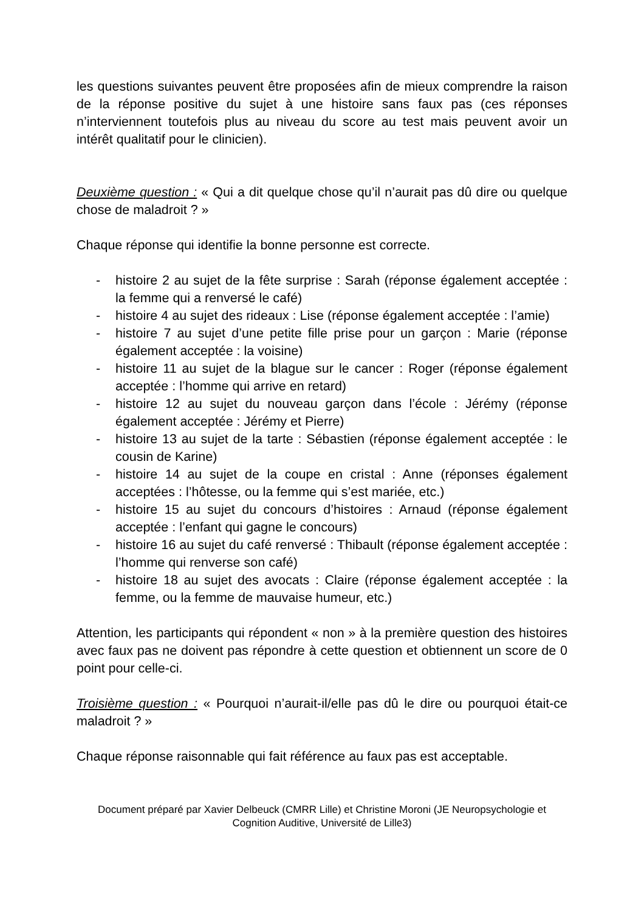les questions suivantes peuvent être proposées afin de mieux comprendre la raison de la réponse positive du sujet à une histoire sans faux pas (ces réponses n’interviennent toutefois plus au niveau du score au test mais peuvent avoir un intérêt qualitatif pour le clinicien).
Deuxième question : « Qui a dit quelque chose qu’il n’aurait pas dû dire ou quelque chose de maladroit ? »
Chaque réponse qui identifie la bonne personne est correcte.
- histoire 2 au sujet de la fête surprise : Sarah (réponse également acceptée : la femme qui a renversé le café)
- histoire 4 au sujet des rideaux : Lise (réponse également acceptée : l’amie)
- histoire 7 au sujet d’une petite fille prise pour un garçon : Marie (réponse également acceptée : la voisine)
- histoire 11 au sujet de la blague sur le cancer : Roger (réponse également acceptée : l’homme qui arrive en retard)
- histoire 12 au sujet du nouveau garçon dans l’école : Jérémy (réponse également acceptée : Jérémy et Pierre)
- histoire 13 au sujet de la tarte : Sébastien (réponse également acceptée : le cousin de Karine)
- histoire 14 au sujet de la coupe en cristal : Anne (réponses également acceptées : l’hôtesse, ou la femme qui s’est mariée, etc.)
- histoire 15 au sujet du concours d’histoires : Arnaud (réponse également acceptée : l’enfant qui gagne le concours)
- histoire 16 au sujet du café renversé : Thibault (réponse également acceptée : l’homme qui renverse son café)
- histoire 18 au sujet des avocats : Claire (réponse également acceptée : la femme, ou la femme de mauvaise humeur, etc.)
Attention, les participants qui répondent « non » à la première question des histoires avec faux pas ne doivent pas répondre à cette question et obtiennent un score de 0 point pour celle-ci.
Troisième question : « Pourquoi n’aurait-il/elle pas dû le dire ou pourquoi était-ce maladroit ? »
Chaque réponse raisonnable qui fait référence au faux pas est acceptable.
Document préparé par Xavier Delbeuck (CMRR Lille) et Christine Moroni (JE Neuropsychologie et Cognition Auditive, Université de Lille3)